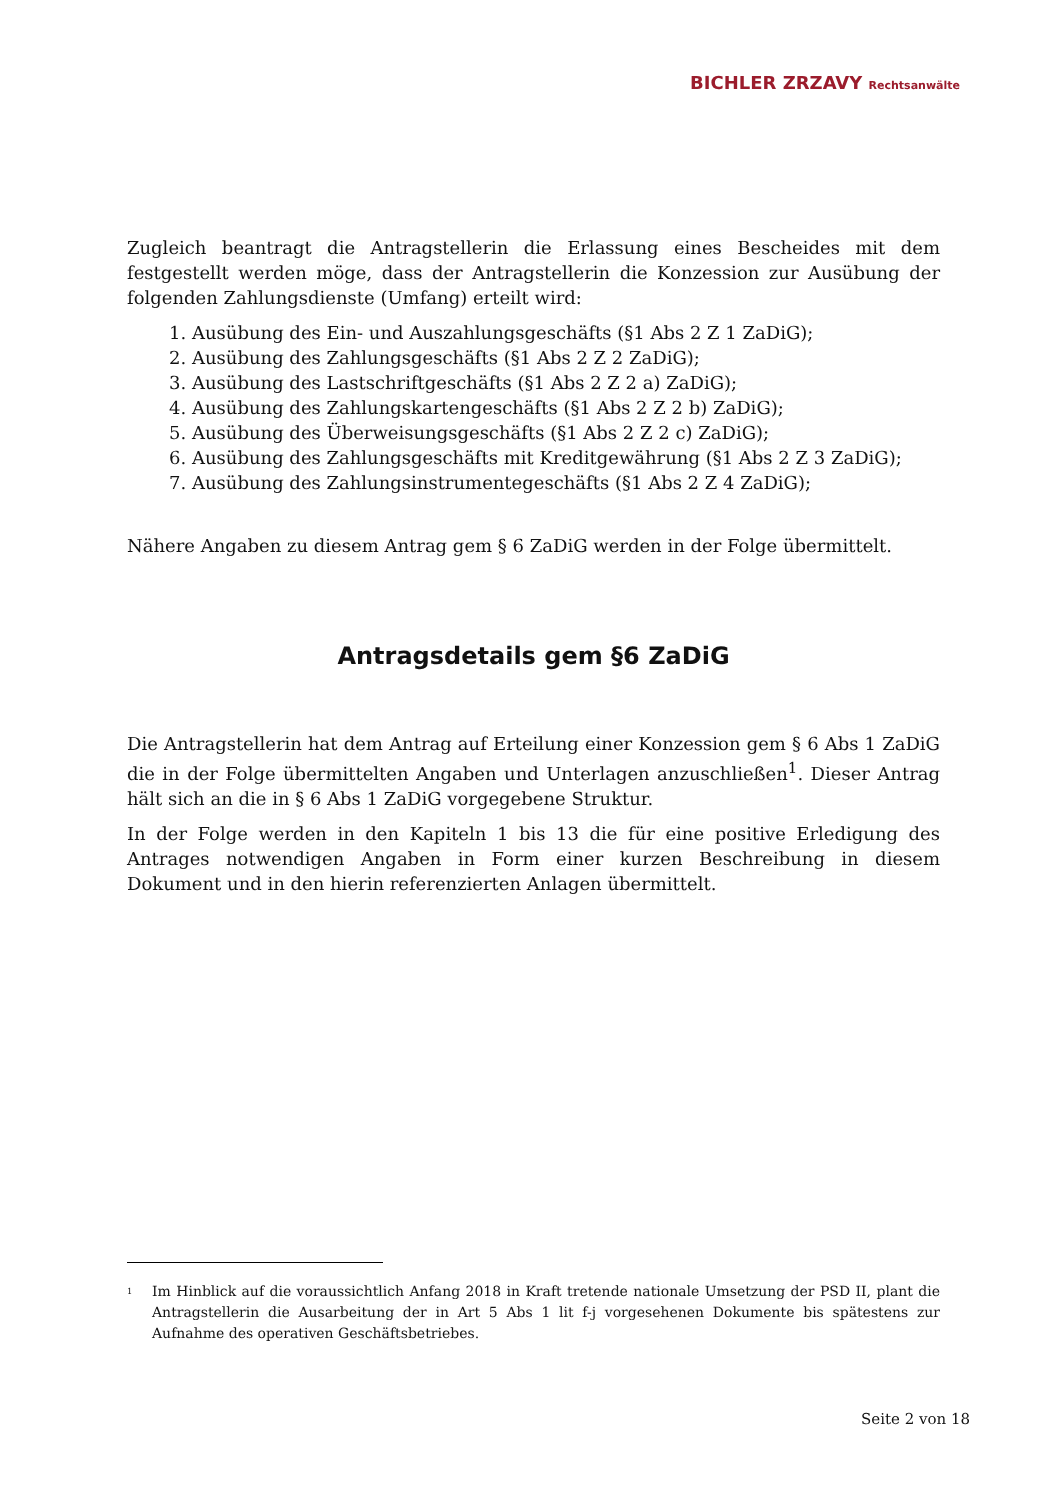BICHLER ZRZAVY Rechtsanwälte
Zugleich beantragt die Antragstellerin die Erlassung eines Bescheides mit dem festgestellt werden möge, dass der Antragstellerin die Konzession zur Ausübung der folgenden Zahlungsdienste (Umfang) erteilt wird:
1. Ausübung des Ein- und Auszahlungsgeschäfts (§1 Abs 2 Z 1 ZaDiG);
2. Ausübung des Zahlungsgeschäfts (§1 Abs 2 Z 2 ZaDiG);
3. Ausübung des Lastschriftgeschäfts (§1 Abs 2 Z 2 a) ZaDiG);
4. Ausübung des Zahlungskartengeschäfts (§1 Abs 2 Z 2 b) ZaDiG);
5. Ausübung des Überweisungsgeschäfts (§1 Abs 2 Z 2 c) ZaDiG);
6. Ausübung des Zahlungsgeschäfts mit Kreditgewährung (§1 Abs 2 Z 3 ZaDiG);
7. Ausübung des Zahlungsinstrumentegeschäfts (§1 Abs 2 Z 4 ZaDiG);
Nähere Angaben zu diesem Antrag gem § 6 ZaDiG werden in der Folge übermittelt.
Antragsdetails gem §6 ZaDiG
Die Antragstellerin hat dem Antrag auf Erteilung einer Konzession gem § 6 Abs 1 ZaDiG die in der Folge übermittelten Angaben und Unterlagen anzuschließen<sup>1</sup>. Dieser Antrag hält sich an die in § 6 Abs 1 ZaDiG vorgegebene Struktur.
In der Folge werden in den Kapiteln 1 bis 13 die für eine positive Erledigung des Antrages notwendigen Angaben in Form einer kurzen Beschreibung in diesem Dokument und in den hierin referenzierten Anlagen übermittelt.
<sup>1</sup>
Im Hinblick auf die voraussichtlich Anfang 2018 in Kraft tretende nationale Umsetzung der PSD II, plant die Antragstellerin die Ausarbeitung der in Art 5 Abs 1 lit f-j vorgesehenen Dokumente bis spätestens zur Aufnahme des operativen Geschäftsbetriebes.
Seite 2 von 18